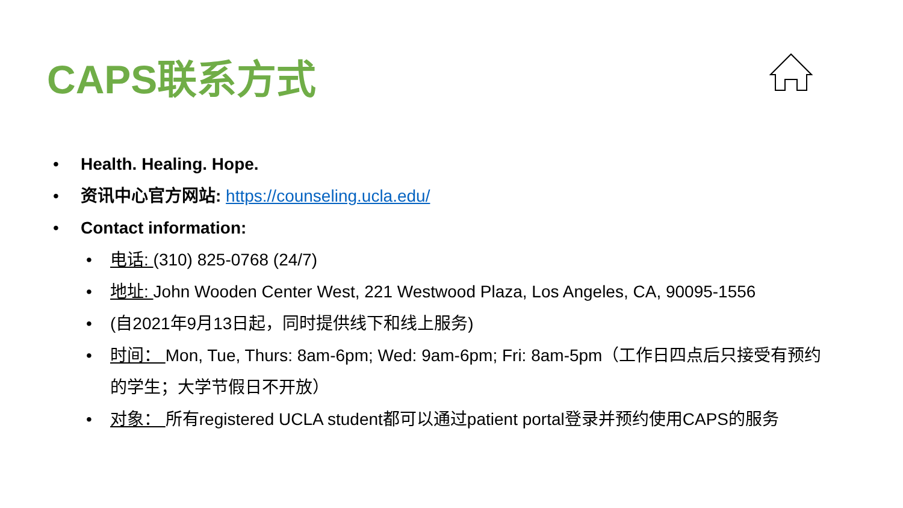CAPS联系方式
• Health. Healing. Hope.
• 资讯中心官方网站: https://counseling.ucla.edu/
• Contact information:
• 电话: (310) 825-0768 (24/7)
• 地址: John Wooden Center West, 221 Westwood Plaza, Los Angeles, CA, 90095-1556
• (自2021年9月13日起，同时提供线下和线上服务)
• 时间： Mon, Tue, Thurs: 8am-6pm; Wed: 9am-6pm; Fri: 8am-5pm（工作日四点后只接受有预约的学生；大学节假日不开放）
• 对象： 所有registered UCLA student都可以通过patient portal登录并预约使用CAPS的服务